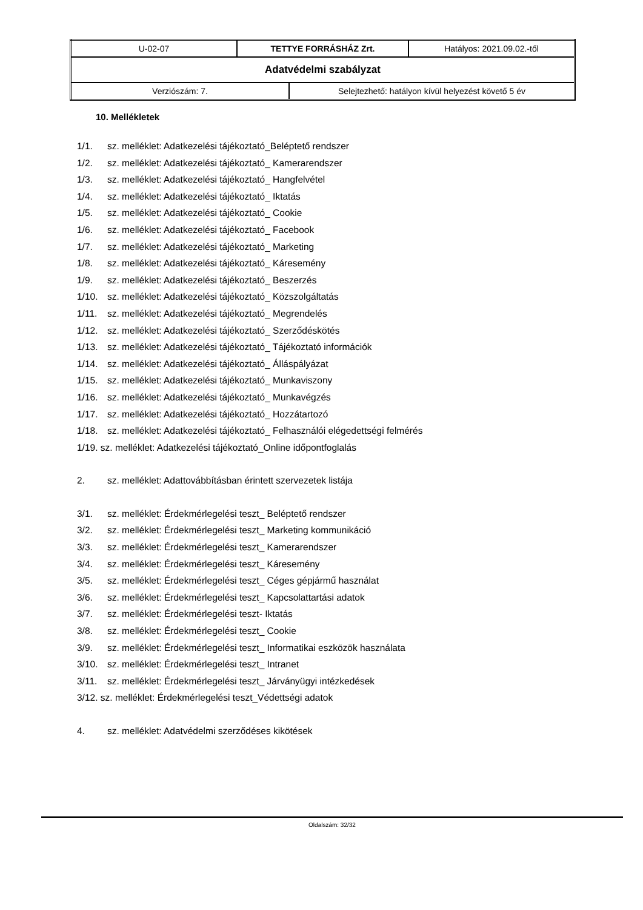| U-02-07 | TETTYE FORRÁSHÁZ Zrt. | | Hatályos: 2021.09.02.-től |
| Adatvédelmi szabályzat | | | |
| Verziószám: 7. | | Selejtezhető: hatályon kívül helyezést követő 5 év | |
10. Mellékletek
1/1. sz. melléklet: Adatkezelési tájékoztató_Beléptető rendszer
1/2. sz. melléklet: Adatkezelési tájékoztató_ Kamerarendszer
1/3. sz. melléklet: Adatkezelési tájékoztató_ Hangfelvétel
1/4. sz. melléklet: Adatkezelési tájékoztató_ Iktatás
1/5. sz. melléklet: Adatkezelési tájékoztató_ Cookie
1/6. sz. melléklet: Adatkezelési tájékoztató_ Facebook
1/7. sz. melléklet: Adatkezelési tájékoztató_ Marketing
1/8. sz. melléklet: Adatkezelési tájékoztató_ Káresemény
1/9. sz. melléklet: Adatkezelési tájékoztató_ Beszerzés
1/10. sz. melléklet: Adatkezelési tájékoztató_ Közszolgáltatás
1/11. sz. melléklet: Adatkezelési tájékoztató_ Megrendelés
1/12. sz. melléklet: Adatkezelési tájékoztató_ Szerződéskötés
1/13. sz. melléklet: Adatkezelési tájékoztató_ Tájékoztató információk
1/14. sz. melléklet: Adatkezelési tájékoztató_ Álláspályázat
1/15. sz. melléklet: Adatkezelési tájékoztató_ Munkaviszony
1/16. sz. melléklet: Adatkezelési tájékoztató_ Munkavégzés
1/17. sz. melléklet: Adatkezelési tájékoztató_ Hozzátartozó
1/18. sz. melléklet: Adatkezelési tájékoztató_ Felhasználói elégedettségi felmérés
1/19. sz. melléklet: Adatkezelési tájékoztató_Online időpontfoglalás
2. sz. melléklet: Adattovábbításban érintett szervezetek listája
3/1. sz. melléklet: Érdekmérlegelési teszt_ Beléptető rendszer
3/2. sz. melléklet: Érdekmérlegelési teszt_ Marketing kommunikáció
3/3. sz. melléklet: Érdekmérlegelési teszt_ Kamerarendszer
3/4. sz. melléklet: Érdekmérlegelési teszt_ Káresemény
3/5. sz. melléklet: Érdekmérlegelési teszt_ Céges gépjármű használat
3/6. sz. melléklet: Érdekmérlegelési teszt_ Kapcsolattartási adatok
3/7. sz. melléklet: Érdekmérlegelési teszt- Iktatás
3/8. sz. melléklet: Érdekmérlegelési teszt_ Cookie
3/9. sz. melléklet: Érdekmérlegelési teszt_ Informatikai eszközök használata
3/10. sz. melléklet: Érdekmérlegelési teszt_ Intranet
3/11. sz. melléklet: Érdekmérlegelési teszt_ Járványügyi intézkedések
3/12. sz. melléklet: Érdekmérlegelési teszt_Védettségi adatok
4. sz. melléklet: Adatvédelmi szerződéses kikötések
Oldalszám: 32/32